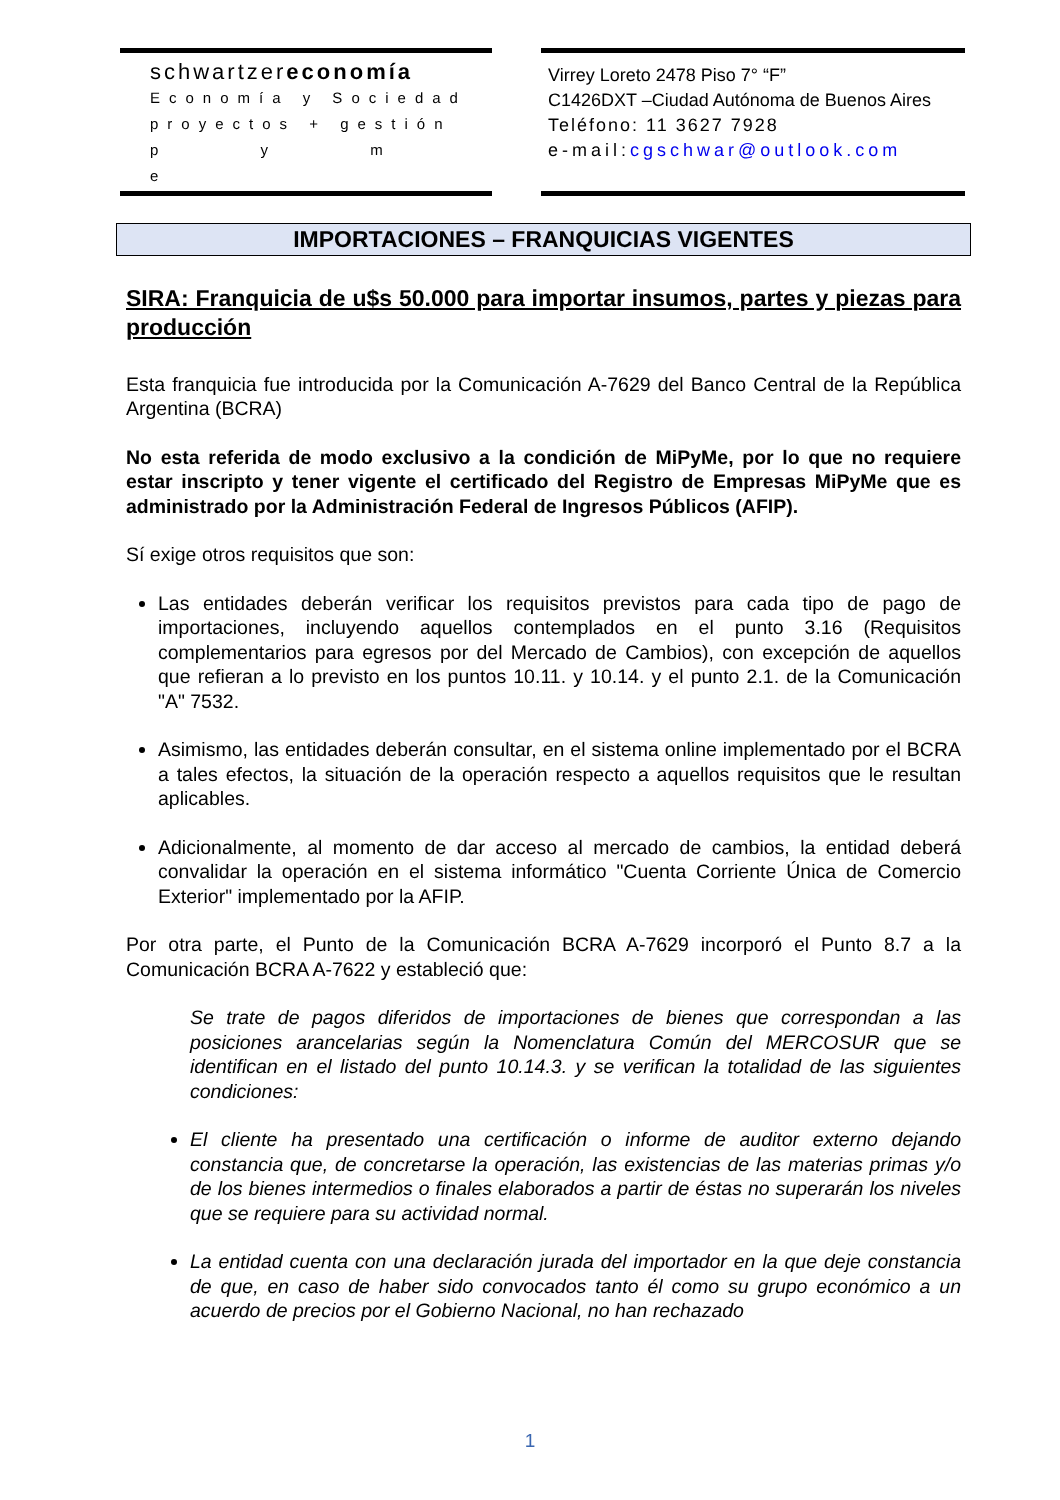schwartzereconomía
Economía y Sociedad
proyectos + gestión
p y m e
Virrey Loreto 2478 Piso 7° “F”
C1426DXT –Ciudad Autónoma de Buenos Aires
Teléfono: 11 3627 7928
e-mail: cgschwar@outlook.com
IMPORTACIONES – FRANQUICIAS VIGENTES
SIRA: Franquicia de u$s 50.000 para importar insumos, partes y piezas para producción
Esta franquicia fue introducida por la Comunicación A-7629 del Banco Central de la República Argentina (BCRA)
No esta referida de modo exclusivo a la condición de MiPyMe, por lo que no requiere estar inscripto y tener vigente el certificado del Registro de Empresas MiPyMe que es administrado por la Administración Federal de Ingresos Públicos (AFIP).
Sí exige otros requisitos que son:
Las entidades deberán verificar los requisitos previstos para cada tipo de pago de importaciones, incluyendo aquellos contemplados en el punto 3.16 (Requisitos complementarios para egresos por del Mercado de Cambios), con excepción de aquellos que refieran a lo previsto en los puntos 10.11. y 10.14. y el punto 2.1. de la Comunicación "A" 7532.
Asimismo, las entidades deberán consultar, en el sistema online implementado por el BCRA a tales efectos, la situación de la operación respecto a aquellos requisitos que le resultan aplicables.
Adicionalmente, al momento de dar acceso al mercado de cambios, la entidad deberá convalidar la operación en el sistema informático "Cuenta Corriente Única de Comercio Exterior" implementado por la AFIP.
Por otra parte, el Punto de la Comunicación BCRA A-7629 incorporó el Punto 8.7 a la Comunicación BCRA A-7622 y estableció que:
Se trate de pagos diferidos de importaciones de bienes que correspondan a las posiciones arancelarias según la Nomenclatura Común del MERCOSUR que se identifican en el listado del punto 10.14.3. y se verifican la totalidad de las siguientes condiciones:
El cliente ha presentado una certificación o informe de auditor externo dejando constancia que, de concretarse la operación, las existencias de las materias primas y/o de los bienes intermedios o finales elaborados a partir de éstas no superarán los niveles que se requiere para su actividad normal.
La entidad cuenta con una declaración jurada del importador en la que deje constancia de que, en caso de haber sido convocados tanto él como su grupo económico a un acuerdo de precios por el Gobierno Nacional, no han rechazado
1